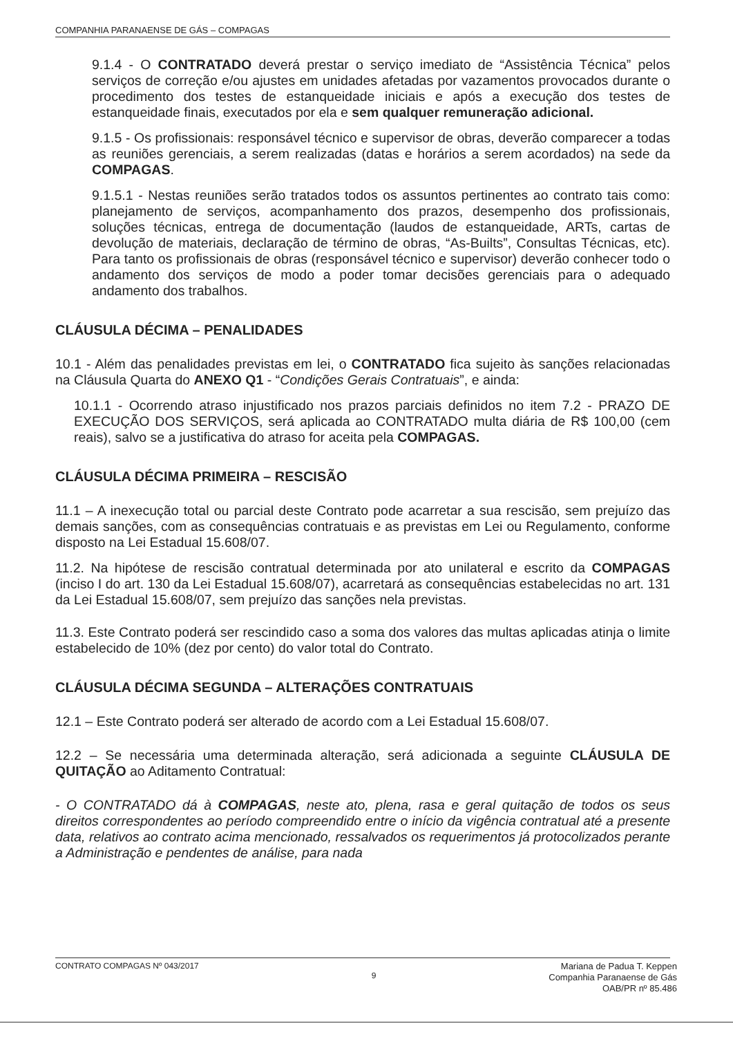COMPANHIA PARANAENSE DE GÁS – COMPAGAS
9.1.4 - O CONTRATADO deverá prestar o serviço imediato de “Assistência Técnica” pelos serviços de correção e/ou ajustes em unidades afetadas por vazamentos provocados durante o procedimento dos testes de estanqueidade iniciais e após a execução dos testes de estanqueidade finais, executados por ela e sem qualquer remuneração adicional.
9.1.5 - Os profissionais: responsável técnico e supervisor de obras, deverão comparecer a todas as reuniões gerenciais, a serem realizadas (datas e horários a serem acordados) na sede da COMPAGAS.
9.1.5.1 - Nestas reuniões serão tratados todos os assuntos pertinentes ao contrato tais como: planejamento de serviços, acompanhamento dos prazos, desempenho dos profissionais, soluções técnicas, entrega de documentação (laudos de estanqueidade, ARTs, cartas de devolução de materiais, declaração de término de obras, “As-Builts”, Consultas Técnicas, etc). Para tanto os profissionais de obras (responsável técnico e supervisor) deverão conhecer todo o andamento dos serviços de modo a poder tomar decisões gerenciais para o adequado andamento dos trabalhos.
CLÁUSULA DÉCIMA – PENALIDADES
10.1 - Além das penalidades previstas em lei, o CONTRATADO fica sujeito às sanções relacionadas na Cláusula Quarta do ANEXO Q1 - “Condições Gerais Contratuais”, e ainda:
10.1.1 - Ocorrendo atraso injustificado nos prazos parciais definidos no item 7.2 - PRAZO DE EXECUÇÃO DOS SERVIÇOS, será aplicada ao CONTRATADO multa diária de R$ 100,00 (cem reais), salvo se a justificativa do atraso for aceita pela COMPAGAS.
CLÁUSULA DÉCIMA PRIMEIRA – RESCISÃO
11.1 – A inexecução total ou parcial deste Contrato pode acarretar a sua rescisão, sem prejuízo das demais sanções, com as consequências contratuais e as previstas em Lei ou Regulamento, conforme disposto na Lei Estadual 15.608/07.
11.2. Na hipótese de rescisão contratual determinada por ato unilateral e escrito da COMPAGAS (inciso I do art. 130 da Lei Estadual 15.608/07), acarretará as consequências estabelecidas no art. 131 da Lei Estadual 15.608/07, sem prejuízo das sanções nela previstas.
11.3. Este Contrato poderá ser rescindido caso a soma dos valores das multas aplicadas atinja o limite estabelecido de 10% (dez por cento) do valor total do Contrato.
CLÁUSULA DÉCIMA SEGUNDA – ALTERAÇÕES CONTRATUAIS
12.1 – Este Contrato poderá ser alterado de acordo com a Lei Estadual 15.608/07.
12.2 – Se necessária uma determinada alteração, será adicionada a seguinte CLÁUSULA DE QUITAÇÃO ao Aditamento Contratual:
- O CONTRATADO dá à COMPAGAS, neste ato, plena, rasa e geral quitação de todos os seus direitos correspondentes ao período compreendido entre o início da vigência contratual até a presente data, relativos ao contrato acima mencionado, ressalvados os requerimentos já protocolizados perante a Administração e pendentes de análise, para nada
CONTRATO COMPAGAS Nº 043/2017 9
Mariana de Padua T. Keppen
Companhia Paranaense de Gás
OAB/PR nº 85.486